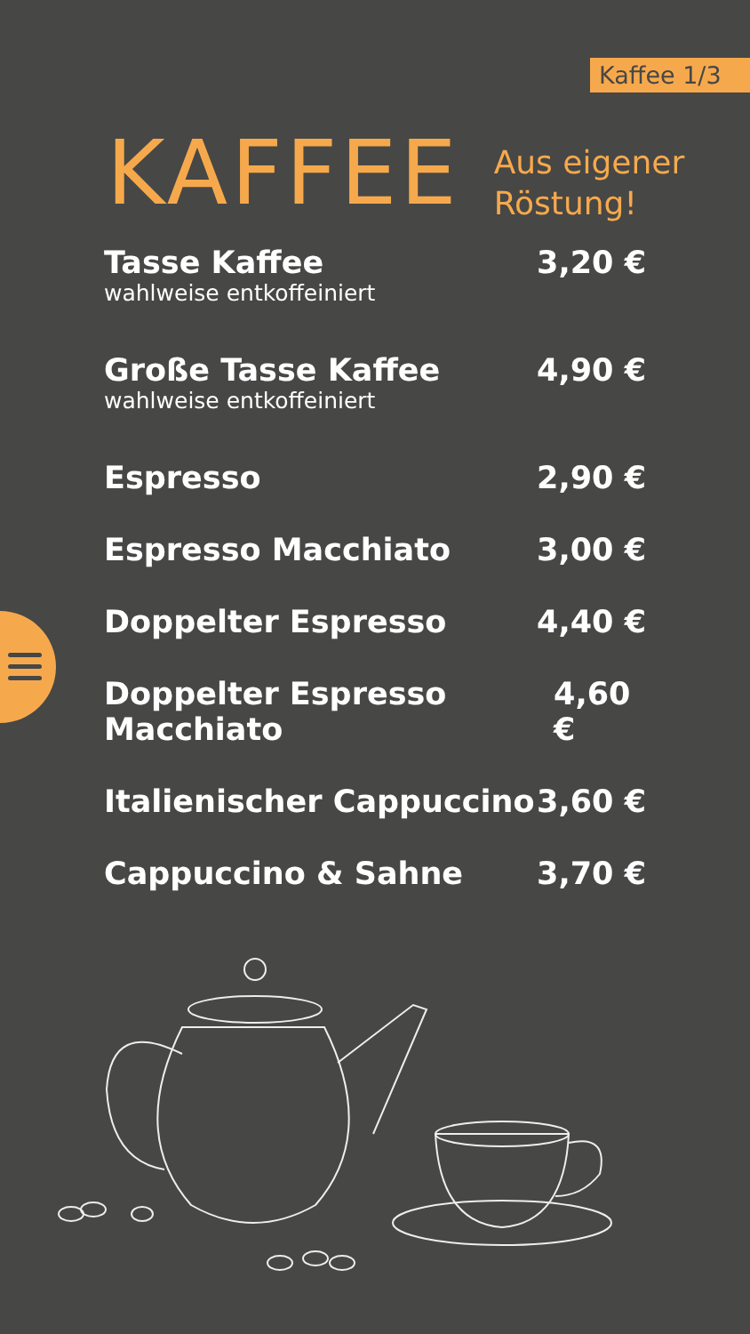Kaffee 1/3
KAFFEE
Aus eigener
Röstung!
Tasse Kaffee 3,20 €
wahlweise entkoffeiniert
Große Tasse Kaffee 4,90 €
wahlweise entkoffeiniert
Espresso 2,90 €
Espresso Macchiato 3,00 €
Doppelter Espresso 4,40 €
Doppelter Espresso Macchiato 4,60 €
Italienischer Cappuccino 3,60 €
Cappuccino & Sahne 3,70 €